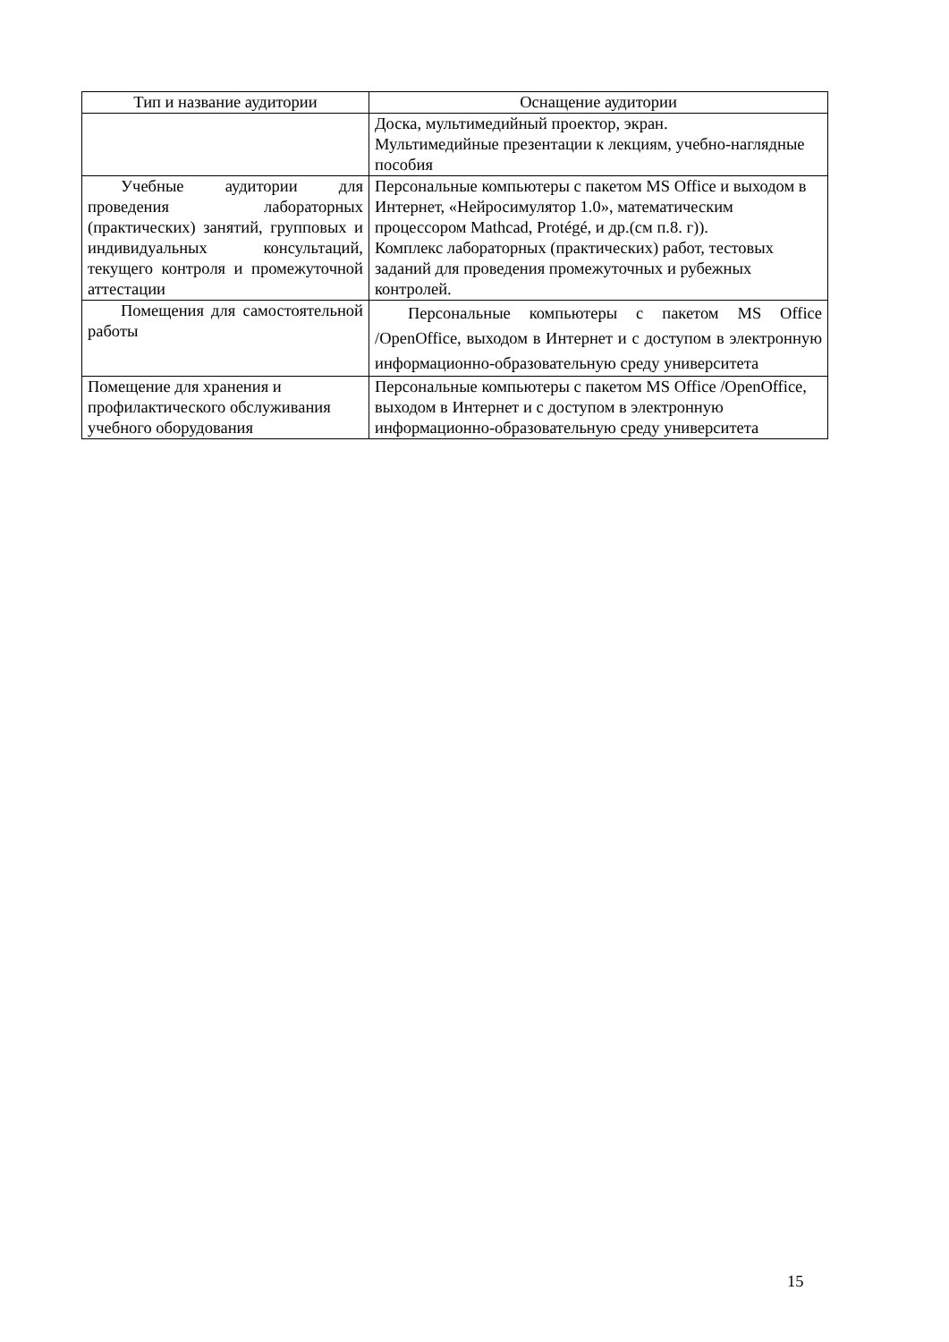| Тип и название аудитории | Оснащение аудитории |
| --- | --- |
| | Доска, мультимедийный проектор, экран. Мультимедийные презентации к лекциям, учебно-наглядные пособия |
| Учебные аудитории для проведения лабораторных (практических) занятий, групповых и индивидуальных консультаций, текущего контроля и промежуточной аттестации | Персональные компьютеры с пакетом MS Office и выходом в Интернет, «Нейросимулятор 1.0», математическим процессором Mathcad, Protégé, и др.(см п.8. г)). Комплекс лабораторных (практических) работ, тестовых заданий для проведения промежуточных и рубежных контролей. |
| Помещения для самостоятельной работы | Персональные компьютеры с пакетом MS Office /OpenOffice, выходом в Интернет и с доступом в электронную информационно-образовательную среду университета |
| Помещение для хранения и профилактического обслуживания учебного оборудования | Персональные компьютеры с пакетом MS Office /OpenOffice, выходом в Интернет и с доступом в электронную информационно-образовательную среду университета |
15